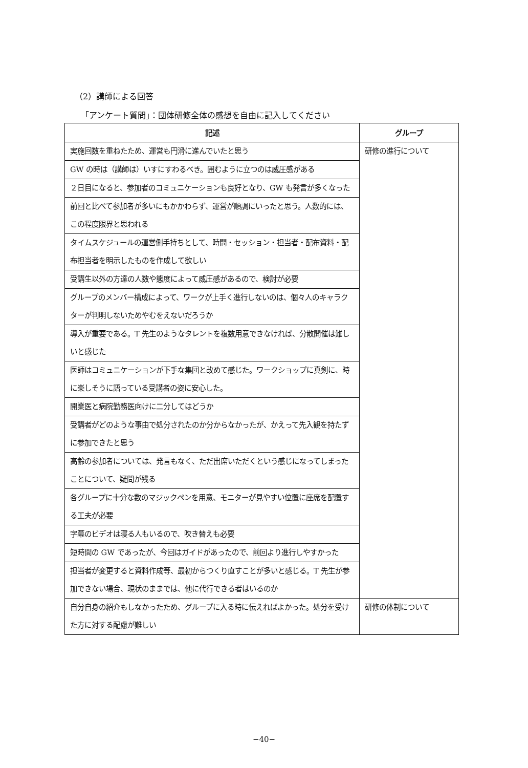（2）講師による回答
「アンケート質問」：団体研修全体の感想を自由に記入してください
| 記述 | グループ |
| --- | --- |
| 実施回数を重ねたため、運営も円滑に進んでいたと思う | 研修の進行について |
| GW の時は（講師は）いすにすわるべき。囲むように立つのは威圧感がある | |
| ２日目になると、参加者のコミュニケーションも良好となり、GW も発言が多くなった | |
| 前回と比べて参加者が多いにもかかわらず、運営が順調にいったと思う。人数的には、この程度限界と思われる | |
| タイムスケジュールの運営側手持ちとして、時間・セッション・担当者・配布資料・配布担当者を明示したものを作成して欲しい | |
| 受講生以外の方達の人数や態度によって威圧感があるので、検討が必要 | |
| グループのメンバー構成によって、ワークが上手く進行しないのは、個々人のキャラクターが判明しないためやむをえないだろうか | |
| 導入が重要である。T 先生のようなタレントを複数用意できなければ、分散開催は難しいと感じた | |
| 医師はコミュニケーションが下手な集団と改めて感じた。ワークショップに真剣に、時に楽しそうに語っている受講者の姿に安心した。 | |
| 開業医と病院勤務医向けに二分してはどうか | |
| 受講者がどのような事由で処分されたのか分からなかったが、かえって先入観を持たずに参加できたと思う | |
| 高齢の参加者については、発言もなく、ただ出席いただくという感じになってしまったことについて、疑問が残る | |
| 各グループに十分な数のマジックペンを用意、モニターが見やすい位置に座席を配置する工夫が必要 | |
| 字幕のビデオは寝る人もいるので、吹き替えも必要 | |
| 短時間の GW であったが、今回はガイドがあったので、前回より進行しやすかった | |
| 担当者が変更すると資料作成等、最初からつくり直すことが多いと感じる。T 先生が参加できない場合、現状のままでは、他に代行できる者はいるのか | |
| 自分自身の紹介もしなかったため、グループに入る時に伝えればよかった。処分を受けた方に対する配慮が難しい | 研修の体制について |
−40−